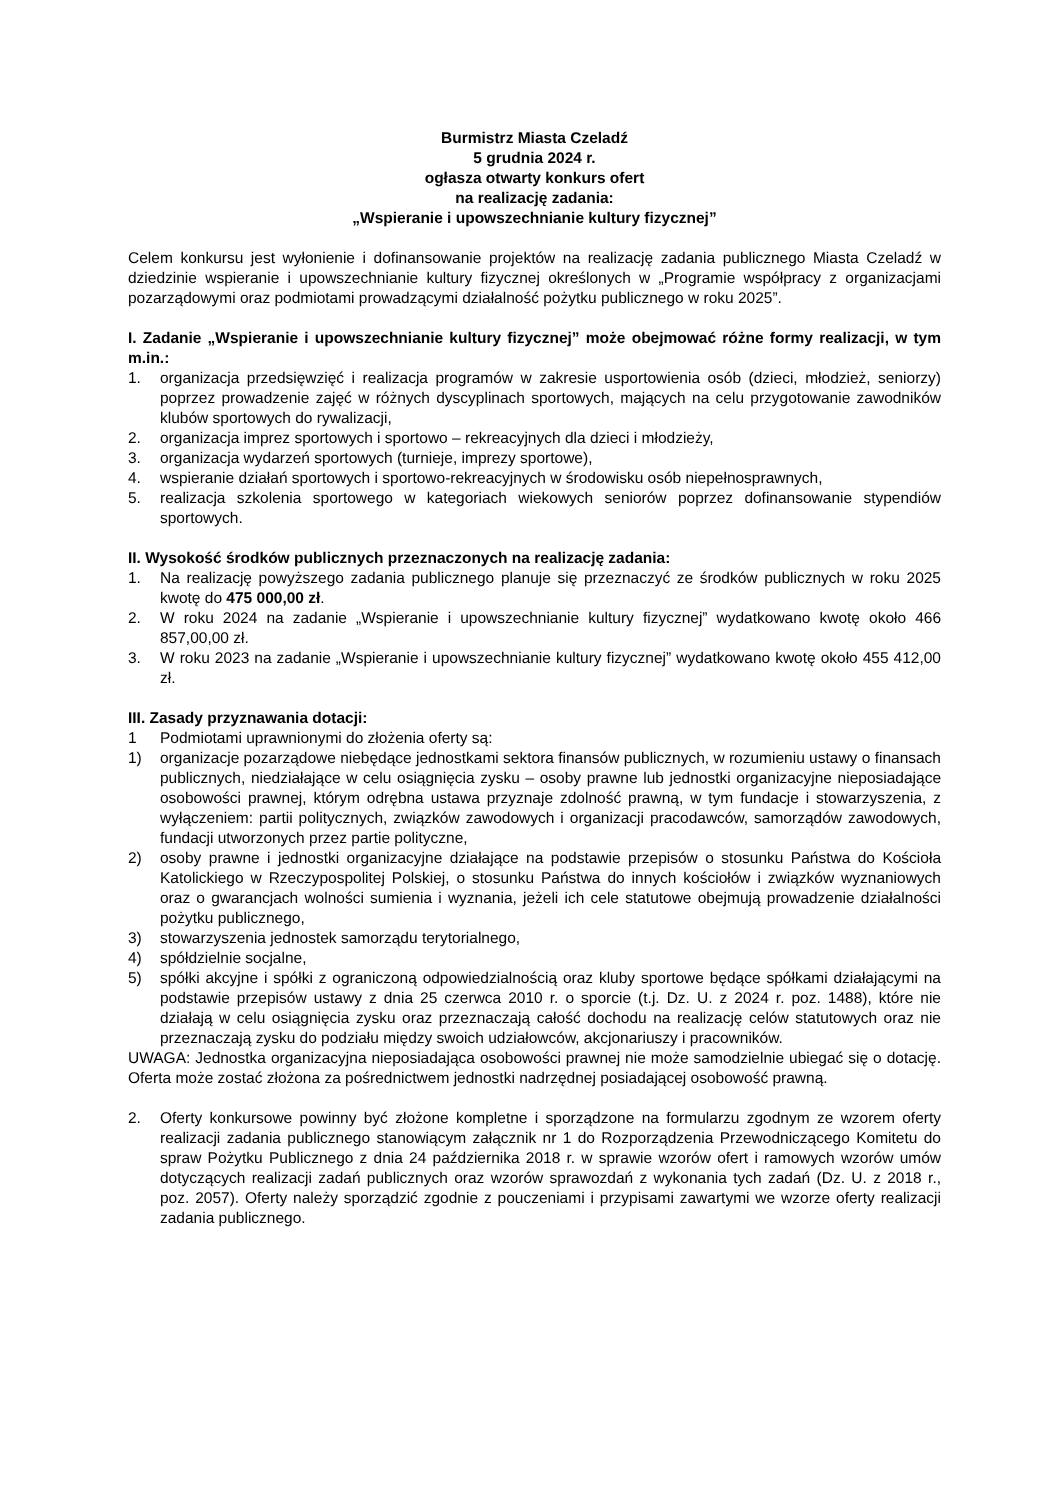Burmistrz Miasta Czeladź
5 grudnia 2024 r.
ogłasza otwarty konkurs ofert
na realizację zadania:
„Wspieranie i upowszechnianie kultury fizycznej”
Celem konkursu jest wyłonienie i dofinansowanie projektów na realizację zadania publicznego Miasta Czeladź w dziedzinie wspieranie i upowszechnianie kultury fizycznej określonych w „Programie współpracy z organizacjami pozarządowymi oraz podmiotami prowadzącymi działalność pożytku publicznego w roku 2025”.
I. Zadanie „Wspieranie i upowszechnianie kultury fizycznej” może obejmować różne formy realizacji, w tym m.in.:
1. organizacja przedsięwzięć i realizacja programów w zakresie usportowienia osób (dzieci, młodzież, seniorzy) poprzez prowadzenie zajęć w różnych dyscyplinach sportowych, mających na celu przygotowanie zawodników klubów sportowych do rywalizacji,
2. organizacja imprez sportowych i sportowo – rekreacyjnych dla dzieci i młodzieży,
3. organizacja wydarzeń sportowych (turnieje, imprezy sportowe),
4. wspieranie działań sportowych i sportowo-rekreacyjnych w środowisku osób niepełnosprawnych,
5. realizacja szkolenia sportowego w kategoriach wiekowych seniorów poprzez dofinansowanie stypendiów sportowych.
II. Wysokość środków publicznych przeznaczonych na realizację zadania:
1. Na realizację powyższego zadania publicznego planuje się przeznaczyć ze środków publicznych w roku 2025 kwotę do 475 000,00 zł.
2. W roku 2024 na zadanie „Wspieranie i upowszechnianie kultury fizycznej” wydatkowano kwotę około 466 857,00,00 zł.
3. W roku 2023 na zadanie „Wspieranie i upowszechnianie kultury fizycznej” wydatkowano kwotę około 455 412,00 zł.
III. Zasady przyznawania dotacji:
1 Podmiotami uprawnionymi do złożenia oferty są:
1) organizacje pozarządowe niebędące jednostkami sektora finansów publicznych, w rozumieniu ustawy o finansach publicznych, niedziałające w celu osiągnięcia zysku – osoby prawne lub jednostki organizacyjne nieposiadające osobowości prawnej, którym odrębna ustawa przyznaje zdolność prawną, w tym fundacje i stowarzyszenia, z wyłączeniem: partii politycznych, związków zawodowych i organizacji pracodawców, samorządów zawodowych, fundacji utworzonych przez partie polityczne,
2) osoby prawne i jednostki organizacyjne działające na podstawie przepisów o stosunku Państwa do Kościoła Katolickiego w Rzeczypospolitej Polskiej, o stosunku Państwa do innych kościołów i związków wyznaniowych oraz o gwarancjach wolności sumienia i wyznania, jeżeli ich cele statutowe obejmują prowadzenie działalności pożytku publicznego,
3) stowarzyszenia jednostek samorządu terytorialnego,
4) spółdzielnie socjalne,
5) spółki akcyjne i spółki z ograniczoną odpowiedzialnością oraz kluby sportowe będące spółkami działającymi na podstawie przepisów ustawy z dnia 25 czerwca 2010 r. o sporcie (t.j. Dz. U. z 2024 r. poz. 1488), które nie działają w celu osiągnięcia zysku oraz przeznaczają całość dochodu na realizację celów statutowych oraz nie przeznaczają zysku do podziału między swoich udziałowców, akcjonariuszy i pracowników.
UWAGA: Jednostka organizacyjna nieposiadająca osobowości prawnej nie może samodzielnie ubiegać się o dotację. Oferta może zostać złożona za pośrednictwem jednostki nadrzędnej posiadającej osobowość prawną.
2. Oferty konkursowe powinny być złożone kompletne i sporządzone na formularzu zgodnym ze wzorem oferty realizacji zadania publicznego stanowiącym załącznik nr 1 do Rozporządzenia Przewodniczącego Komitetu do spraw Pożytku Publicznego z dnia 24 października 2018 r. w sprawie wzorów ofert i ramowych wzorów umów dotyczących realizacji zadań publicznych oraz wzorów sprawozdań z wykonania tych zadań (Dz. U. z 2018 r., poz. 2057). Oferty należy sporządzić zgodnie z pouczeniami i przypisami zawartymi we wzorze oferty realizacji zadania publicznego.